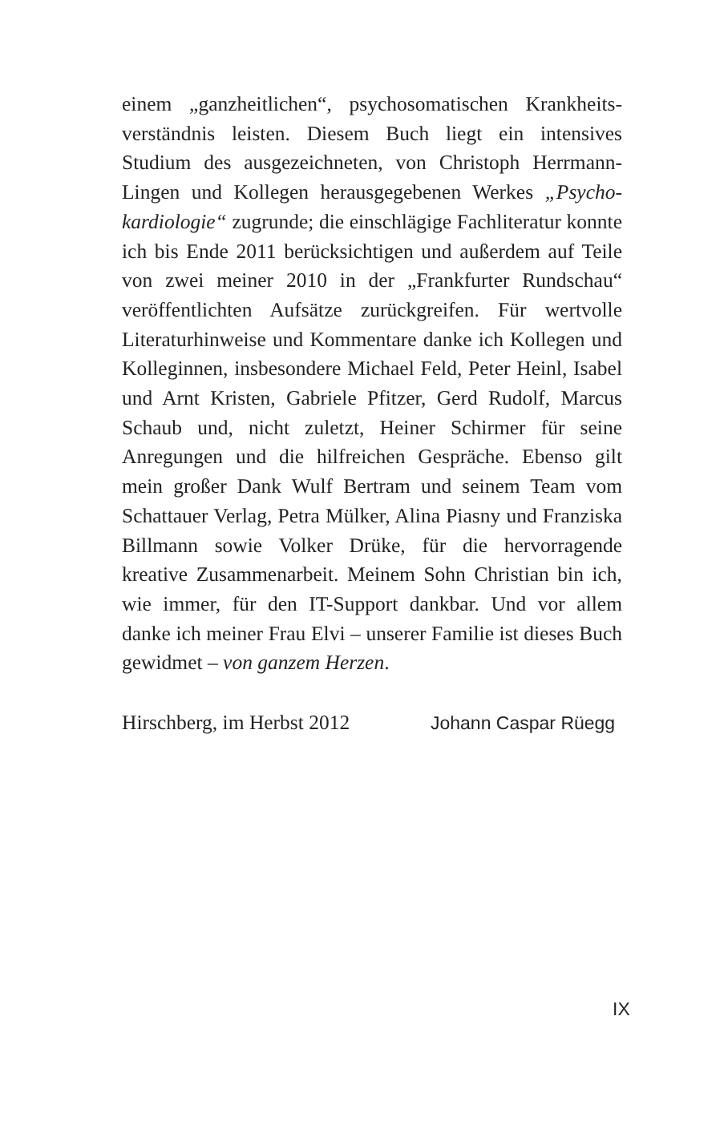einem „ganzheitlichen“, psychosomatischen Krankheits­verständnis leisten. Diesem Buch liegt ein intensives Studium des ausgezeichneten, von Christoph Herrmann-Lingen und Kollegen herausgegebenen Werkes „Psycho­kardiologie“ zugrunde; die einschlägige Fachliteratur konnte ich bis Ende 2011 berücksichtigen und außer­dem auf Teile von zwei meiner 2010 in der „Frankfurter Rundschau“ veröffentlichten Aufsätze zurückgreifen. Für wertvolle Literaturhinweise und Kommentare danke ich Kollegen und Kolleginnen, insbesondere Michael Feld, Peter Heinl, Isabel und Arnt Kristen, Gabriele Pfitzer, Gerd Rudolf, Marcus Schaub und, nicht zuletzt, Heiner Schirmer für seine Anregungen und die hilfrei­chen Gespräche. Ebenso gilt mein großer Dank Wulf Bertram und seinem Team vom Schattauer Verlag, Petra Mülker, Alina Piasny und Franziska Billmann sowie Volker Drüke, für die hervorragende kreative Zusam­menarbeit. Meinem Sohn Christian bin ich, wie immer, für den IT-Support dankbar. Und vor allem danke ich meiner Frau Elvi – unserer Familie ist dieses Buch gewid­met – von ganzem Herzen.
Hirschberg, im Herbst 2012 Johann Caspar Rüegg
IX